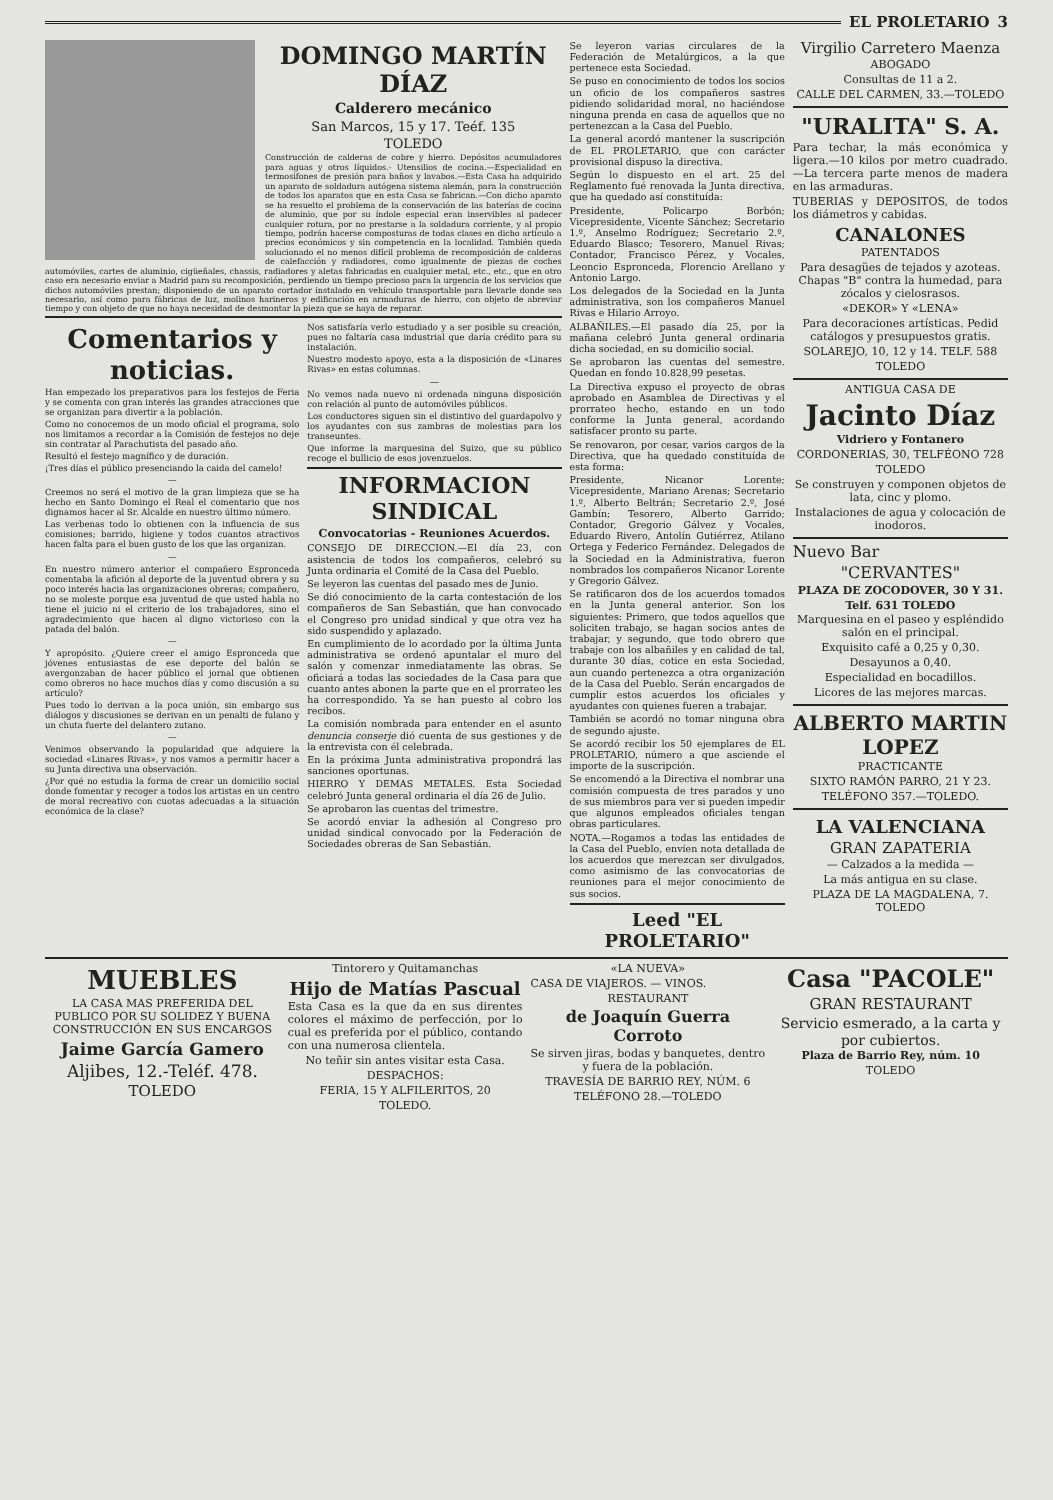EL PROLETARIO 3
DOMINGO MARTÍN DÍAZ
Calderero mecánico
San Marcos, 15 y 17. Teéf. 135
TOLEDO
Construcción de calderas de cobre y hierro. Depósitos acumuladores para aguas y otros líquidos.- Utensilios de cocina.—Especialidad en termosifones de presión para baños y lavabos.—Esta Casa ha adquirido un aparato de soldadura autógena sistema alemán, para la construcción de todos los aparatos que en esta Casa se fabrican.—Con dicho aparato se ha resuelto el problema de la conservación de las baterías de cocina de aluminio, que por su índole especial eran inservibles al padecer cualquier rotura, por no prestarse a la soldadura corriente, y al propio tiempo, podrán hacerse composturas de todas clases en dicho artículo a precios económicos y sin competencia en la localidad. También queda solucionado el no menos difícil problema de recomposición de calderas de calefacción y radiadores, como igualmente de piezas de coches automóviles, cartes de aluminio, cigüeñales, chassis, radiadores y aletas fabricadas en cualquier metal, etc., etc., que en otro caso era necesario enviar a Madrid para su recomposición, perdiendo un tiempo precioso para la urgencia de los servicios que dichos automóviles prestan; disponiendo de un aparato cortador instalado en vehículo transportable para llevarle donde sea necesario, así como para fábricas de luz, molinos harineros y edificación en armaduras de hierro, con objeto de abreviar tiempo y con objeto de que no haya necesidad de desmontar la pieza que se haya de reparar.
Comentarios y noticias.
Han empezado los preparativos para los festejos de Feria y se comenta con gran interés las grandes atracciones que se organizan para divertir a la población.
Como no conocemos de un modo oficial el programa, solo nos limitamos a recordar a la Comisión de festejos no deje sin contratar al Parachutista del pasado año.
Resultó el festejo magnífico y de duración.
¡Tres días el público presenciando la caida del camelo!
—
Creemos no será el motivo de la gran limpieza que se ha hecho en Santo Domingo el Real el comentario que nos dignamos hacer al Sr. Alcalde en nuestro último número.
Las verbenas todo lo obtienen con la influencia de sus comisiones; barrido, higiene y todos cuantos atractivos hacen falta para el buen gusto de los que las organizan.
—
En nuestro número anterior el compañero Espronceda comentaba la afición al deporte de la juventud obrera y su poco interés hacia las organizaciones obreras; compañero, no se moleste porque esa juventud de que usted habla no tiene el juicio ni el criterio de los trabajadores, sino el agradecimiento que hacen al digno victorioso con la patada del balón.
—
Y apropósito. ¿Quiere creer el amigo Espronceda que jóvenes entusiastas de ese deporte del balón se avergonzaban de hacer público el jornal que obtienen como obreros no hace muchos días y como discusión a su artículo?
Pues todo lo derivan a la poca unión, sin embargo sus diálogos y discusiones se derivan en un penalti de fulano y un chuta fuerte del delantero zutano.
—
Venimos observando la popularidad que adquiere la sociedad «Linares Rivas», y nos vamos a permitir hacer a su Junta directiva una observación.
¿Por qué no estudia la forma de crear un domicilio social donde fomentar y recoger a todos los artistas en un centro de moral recreativo con cuotas adecuadas a la situación económica de la clase?
Nos satisfaría verlo estudiado y a ser posible su creación, pues no faltaría casa industrial que daría crédito para su instalación.
Nuestro modesto apoyo, esta a la disposición de «Linares Rivas» en estas columnas.
—
No vemos nada nuevo ni ordenada ninguna disposición con relación al punto de automóviles públicos.
Los conductores siguen sin el distintivo del guardapolvo y los ayudantes con sus zambras de molestias para los transeuntes.
Que informe la marquesina del Suizo, que su público recoge el bullicio de esos jovenzuelos.
INFORMACION SINDICAL
Convocatorias - Reuniones Acuerdos.
CONSEJO DE DIRECCION.—El día 23, con asistencia de todos los compañeros, celebró su Junta ordinaria el Comité de la Casa del Pueblo.
Se leyeron las cuentas del pasado mes de Junio.
Se dió conocimiento de la carta contestación de los compañeros de San Sebastián, que han convocado el Congreso pro unidad sindical y que otra vez ha sido suspendido y aplazado.
En cumplimiento de lo acordado por la última Junta administrativa se ordenó apuntalar el muro del salón y comenzar inmediatamente las obras. Se oficiará a todas las sociedades de la Casa para que cuanto antes abonen la parte que en el prorrateo les ha correspondido. Ya se han puesto al cobro los recibos.
La comisión nombrada para entender en el asunto denuncia conserje dió cuenta de sus gestiones y de la entrevista con él celebrada.
En la próxima Junta administrativa propondrá las sanciones oportunas.
HIERRO Y DEMAS METALES. Esta Sociedad celebró Junta general ordinaria el día 26 de Julio.
Se aprobaron las cuentas del trimestre.
Se acordó enviar la adhesión al Congreso pro unidad sindical convocado por la Federación de Sociedades obreras de San Sebastián.
Se leyeron varias circulares de la Federación de Metalúrgicos, a la que pertenece esta Sociedad.
Se puso en conocimiento de todos los socios un oficio de los compañeros sastres pidiendo solidaridad moral, no haciéndose ninguna prenda en casa de aquellos que no pertenezcan a la Casa del Pueblo.
La general acordó mantener la suscripción de EL PROLETARIO, que con carácter provisional dispuso la directiva.
Según lo dispuesto en el art. 25 del Reglamento fué renovada la Junta directiva, que ha quedado así constituída:
Presidente, Policarpo Borbón; Vicepresidente, Vicente Sánchez; Secretario 1.º, Anselmo Rodríguez; Secretario 2.º, Eduardo Blasco; Tesorero, Manuel Rivas; Contador, Francisco Pérez, y Vocales, Leoncio Espronceda, Florencio Arellano y Antonio Largo.
Los delegados de la Sociedad en la Junta administrativa, son los compañeros Manuel Rivas e Hilario Arroyo.
ALBAÑILES.—El pasado día 25, por la mañana celebró Junta general ordinaria dicha sociedad, en su domicilio social.
Se aprobaron las cuentas del semestre. Quedan en fondo 10.828,99 pesetas.
La Directiva expuso el proyecto de obras aprobado en Asamblea de Directivas y el prorrateo hecho, estando en un todo conforme la Junta general, acordando satisfacer pronto su parte.
Se renovaron, por cesar, varios cargos de la Directiva, que ha quedado constituída de esta forma:
Presidente, Nicanor Lorente; Vicepresidente, Mariano Arenas; Secretario 1.º, Alberto Beltrán; Secretario 2.º, José Gambín; Tesorero, Alberto Garrido; Contador, Gregorio Gálvez y Vocales, Eduardo Rivero, Antolín Gutiérrez, Atilano Ortega y Federico Fernández. Delegados de la Sociedad en la Administrativa, fueron nombrados los compañeros Nicanor Lorente y Gregorio Gálvez.
Se ratificaron dos de los acuerdos tomados en la Junta general anterior. Son los siguientes: Primero, que todos aquellos que soliciten trabajo, se hagan socios antes de trabajar, y segundo, que todo obrero que trabaje con los albañiles y en calidad de tal, durante 30 días, cotice en esta Sociedad, aun cuando pertenezca a otra organización de la Casa del Pueblo. Serán encargados de cumplir estos acuerdos los oficiales y ayudantes con quienes fueren a trabajar.
También se acordó no tomar ninguna obra de segundo ajuste.
Se acordó recibir los 50 ejemplares de EL PROLETARIO, número a que asciende el importe de la suscripción.
Se encomendó a la Directiva el nombrar una comisión compuesta de tres parados y uno de sus miembros para ver si pueden impedir que algunos empleados oficiales tengan obras particulares.
NOTA.—Rogamos a todas las entidades de la Casa del Pueblo, envíen nota detallada de los acuerdos que merezcan ser divulgados, como asimismo de las convocatorias de reuniones para el mejor conocimiento de sus socios.
Leed "EL PROLETARIO"
Virgilio Carretero Maenza
ABOGADO
Consultas de 11 a 2.
CALLE DEL CARMEN, 33.—TOLEDO
"URALITA" S. A.
Para techar, la más económica y ligera.—10 kilos por metro cuadrado.—La tercera parte menos de madera en las armaduras.
TUBERIAS y DEPOSITOS, de todos los diámetros y cabidas.
CANALONES
PATENTADOS
Para desagües de tejados y azoteas. Chapas "B" contra la humedad, para zócalos y cielosrasos.
«DEKOR» Y «LENA»
Para decoraciones artísticas. Pedid catálogos y presupuestos gratis.
SOLAREJO, 10, 12 y 14. TELF. 588
TOLEDO
ANTIGUA CASA DE
Jacinto Díaz
Vidriero y Fontanero
CORDONERIAS, 30, TELFÉONO 728
TOLEDO
Se construyen y componen objetos de lata, cinc y plomo.
Instalaciones de agua y colocación de inodoros.
Nuevo Bar
"CERVANTES"
PLAZA DE ZOCODOVER, 30 Y 31.
Telf. 631 TOLEDO
Marquesina en el paseo y espléndido salón en el principal.
Exquisito café a 0,25 y 0,30.
Desayunos a 0,40.
Especialidad en bocadillos.
Licores de las mejores marcas.
ALBERTO MARTIN LOPEZ
PRACTICANTE
SIXTO RAMÓN PARRO, 21 Y 23.
TELÉFONO 357.—TOLEDO.
LA VALENCIANA
GRAN ZAPATERIA
— Calzados a la medida —
La más antigua en su clase.
PLAZA DE LA MAGDALENA, 7. TOLEDO
MUEBLES
LA CASA MAS PREFERIDA DEL PUBLICO POR SU SOLIDEZ Y BUENA CONSTRUCCIÓN EN SUS ENCARGOS
Jaime García Gamero
Aljibes, 12.-Teléf. 478.
TOLEDO
Tintorero y Quitamanchas
Hijo de Matías Pascual
Esta Casa es la que da en sus direntes colores el máximo de perfección, por lo cual es preferida por el público, contando con una numerosa clientela.
No teñir sin antes visitar esta Casa.
DESPACHOS:
FERIA, 15 Y ALFILERITOS, 20
TOLEDO.
«LA NUEVA»
CASA DE VIAJEROS. — VINOS.
RESTAURANT
de Joaquín Guerra Corroto
Se sirven jiras, bodas y banquetes, dentro y fuera de la población.
TRAVESÍA DE BARRIO REY, NÚM. 6
TELÉFONO 28.—TOLEDO
Casa "PACOLE"
GRAN RESTAURANT
Servicio esmerado, a la carta y por cubiertos.
Plaza de Barrio Rey, núm. 10
TOLEDO